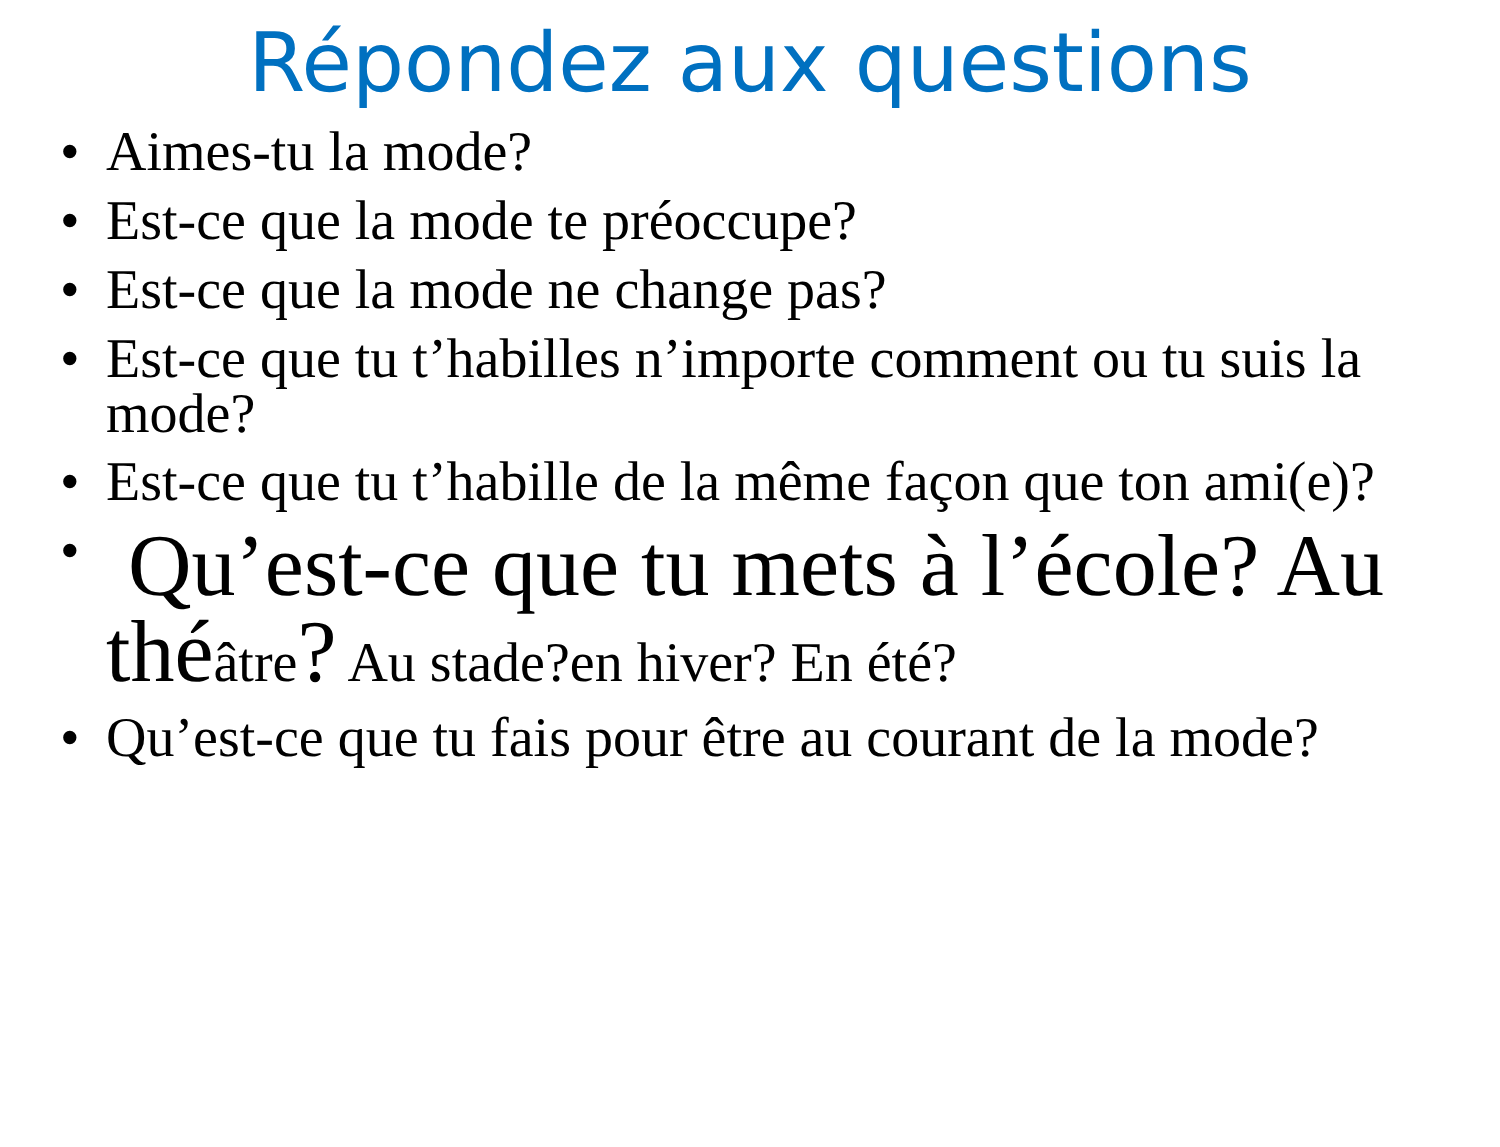Répondez aux questions
• Aimes-tu la mode?
• Est-ce que la mode te préoccupe?
• Est-ce que la mode ne change pas?
• Est-ce que tu t’habilles n’importe comment ou tu suis la mode?
• Est-ce que tu t’habille de la même façon que ton ami(e)?
• Qu’est-ce que tu mets à l’école? Au théâtre? Au stade?en hiver? En été?
• Qu’est-ce que tu fais pour être au courant de la mode?